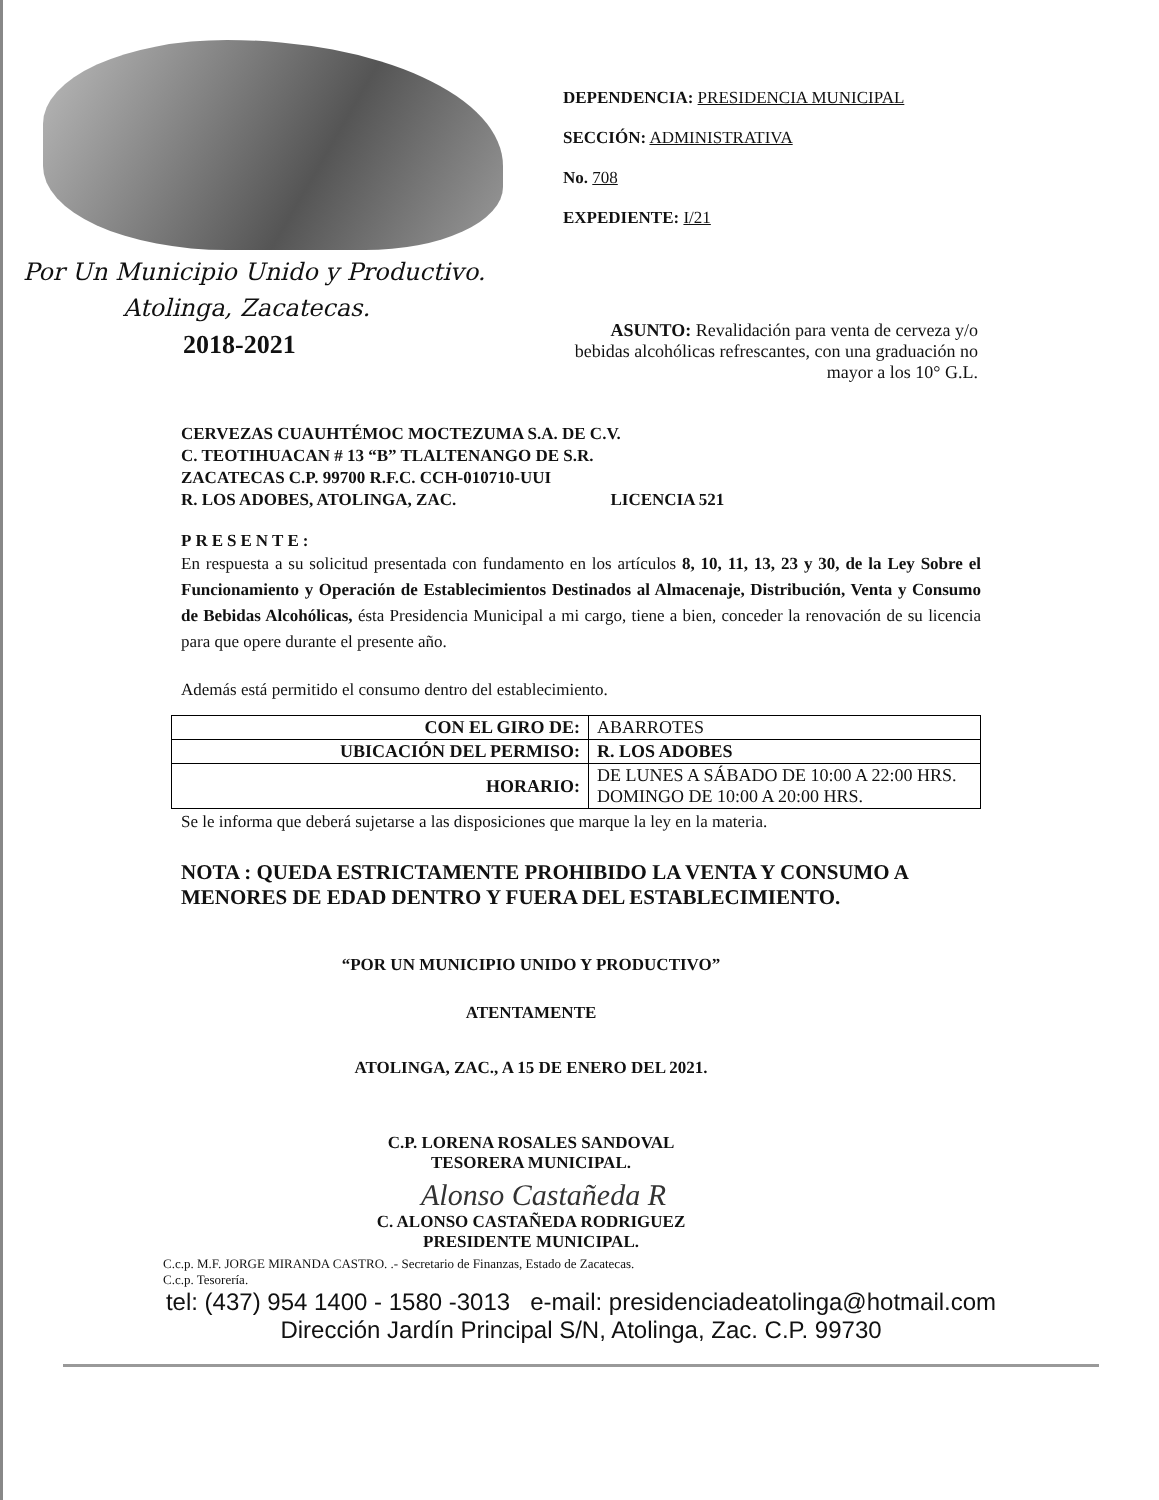Por Un Municipio Unido y Productivo.
Atolinga, Zacatecas.
2018-2021
DEPENDENCIA: PRESIDENCIA MUNICIPAL
SECCIÓN: ADMINISTRATIVA
No. 708
EXPEDIENTE: I/21
ASUNTO: Revalidación para venta de cerveza y/o bebidas alcohólicas refrescantes, con una graduación no mayor a los 10° G.L.
CERVEZAS CUAUHTÉMOC MOCTEZUMA S.A. DE C.V.
C. TEOTIHUACAN # 13 “B” TLALTENANGO DE S.R.
ZACATECAS C.P. 99700 R.F.C. CCH-010710-UUI
R. LOS ADOBES, ATOLINGA, ZAC. LICENCIA 521
PRESENTE:
En respuesta a su solicitud presentada con fundamento en los artículos 8, 10, 11, 13, 23 y 30, de la Ley Sobre el Funcionamiento y Operación de Establecimientos Destinados al Almacenaje, Distribución, Venta y Consumo de Bebidas Alcohólicas, ésta Presidencia Municipal a mi cargo, tiene a bien, conceder la renovación de su licencia para que opere durante el presente año.
Además está permitido el consumo dentro del establecimiento.
| CON EL GIRO DE: | ABARROTES |
| UBICACIÓN DEL PERMISO: | R. LOS ADOBES |
| HORARIO: | DE LUNES A SÁBADO DE 10:00 A 22:00 HRS. DOMINGO DE 10:00 A 20:00 HRS. |
Se le informa que deberá sujetarse a las disposiciones que marque la ley en la materia.
NOTA : QUEDA ESTRICTAMENTE PROHIBIDO LA VENTA Y CONSUMO A MENORES DE EDAD DENTRO Y FUERA DEL ESTABLECIMIENTO.
“POR UN MUNICIPIO UNIDO Y PRODUCTIVO”
ATENTAMENTE
ATOLINGA, ZAC., A 15 DE ENERO DEL 2021.
C.P. LORENA ROSALES SANDOVAL
TESORERA MUNICIPAL.
Alonso Castañeda R
C. ALONSO CASTAÑEDA RODRIGUEZ
PRESIDENTE MUNICIPAL.
C.c.p. M.F. JORGE MIRANDA CASTRO. .- Secretario de Finanzas, Estado de Zacatecas.
C.c.p. Tesorería.
tel: (437) 954 1400 - 1580 -3013 e-mail: presidenciadeatolinga@hotmail.com
Dirección Jardín Principal S/N, Atolinga, Zac. C.P. 99730